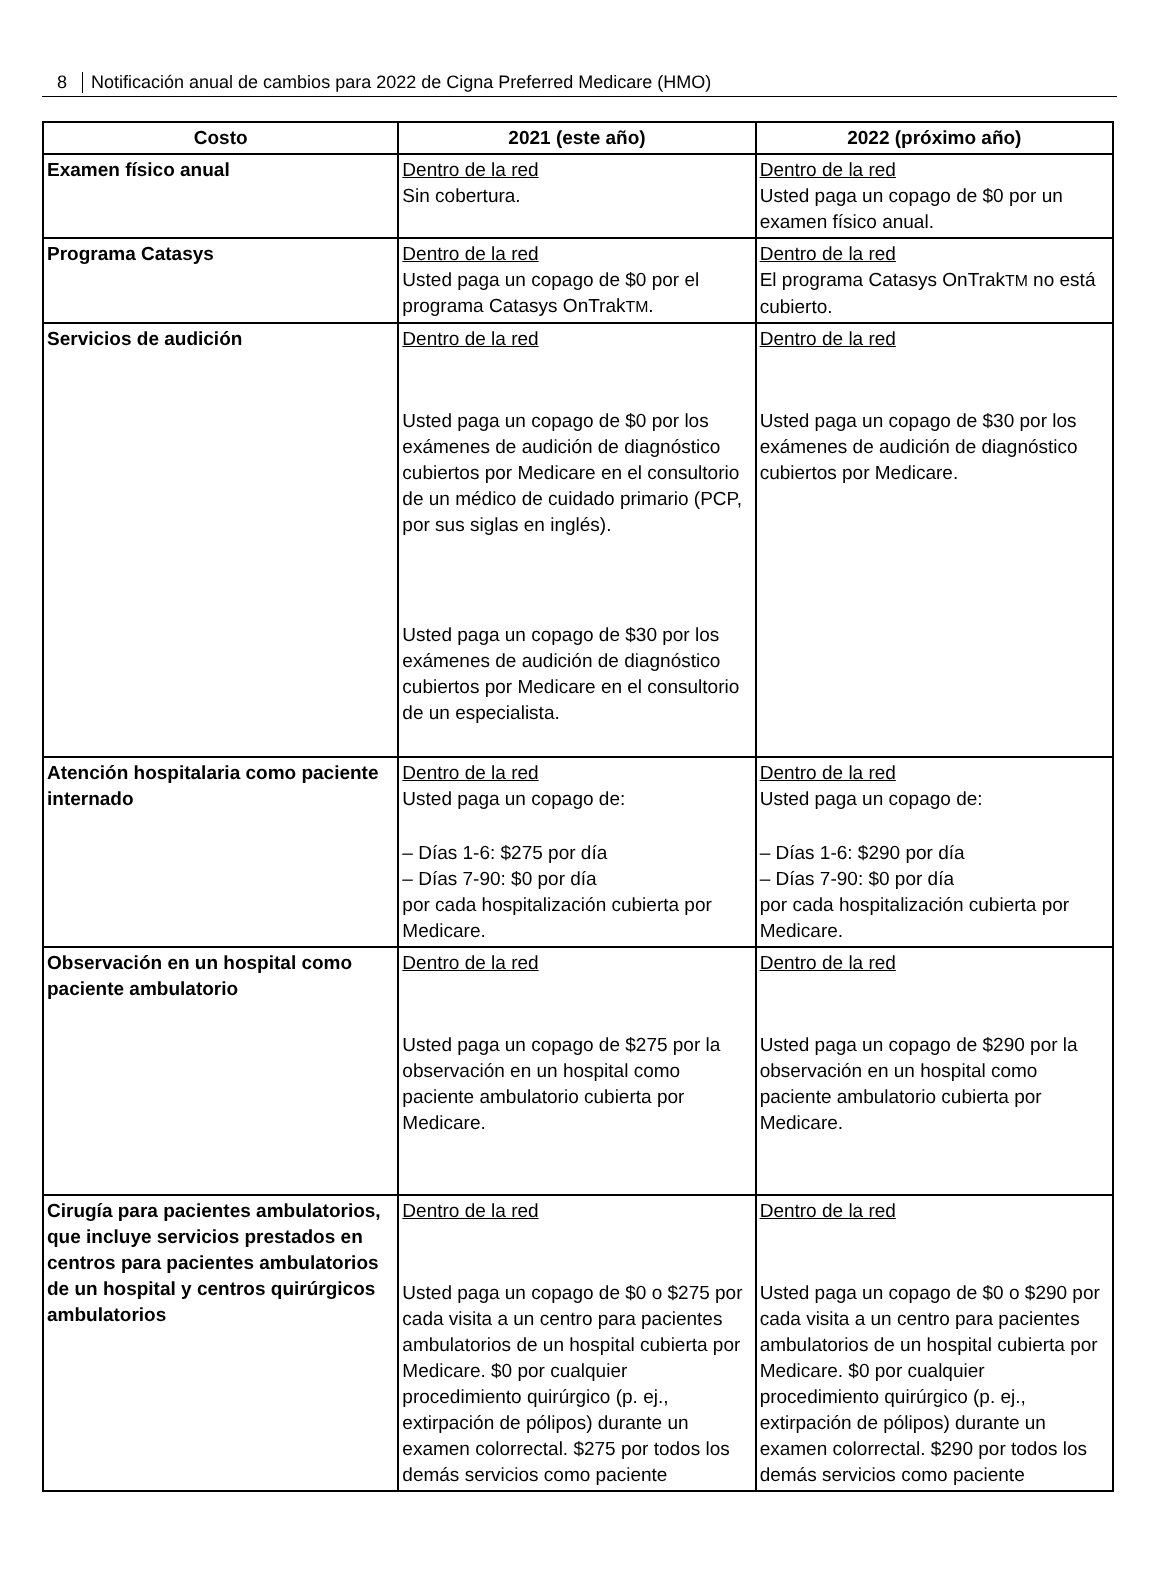8 Notificación anual de cambios para 2022 de Cigna Preferred Medicare (HMO)
| Costo | 2021 (este año) | 2022 (próximo año) |
| --- | --- | --- |
| Examen físico anual | Dentro de la red Sin cobertura. | Dentro de la red Usted paga un copago de $0 por un examen físico anual. |
| Programa Catasys | Dentro de la red Usted paga un copago de $0 por el programa Catasys OnTrak TM . | Dentro de la red El programa Catasys OnTrak TM no está cubierto. |
| Servicios de audición | Dentro de la red Usted paga un copago de $0 por los exámenes de audición de diagnóstico cubiertos por Medicare en el consultorio de un médico de cuidado primario (PCP, por sus siglas en inglés). Usted paga un copago de $30 por los exámenes de audición de diagnóstico cubiertos por Medicare en el consultorio de un especialista. | Dentro de la red Usted paga un copago de $30 por los exámenes de audición de diagnóstico cubiertos por Medicare. |
| Atención hospitalaria como paciente internado | Dentro de la red Usted paga un copago de: – Días 1-6: $275 por día – Días 7-90: $0 por día por cada hospitalización cubierta por Medicare. | Dentro de la red Usted paga un copago de: – Días 1-6: $290 por día – Días 7-90: $0 por día por cada hospitalización cubierta por Medicare. |
| Observación en un hospital como paciente ambulatorio | Dentro de la red Usted paga un copago de $275 por la observación en un hospital como paciente ambulatorio cubierta por Medicare. | Dentro de la red Usted paga un copago de $290 por la observación en un hospital como paciente ambulatorio cubierta por Medicare. |
| Cirugía para pacientes ambulatorios, que incluye servicios prestados en centros para pacientes ambulatorios de un hospital y centros quirúrgicos ambulatorios | Dentro de la red Usted paga un copago de $0 o $275 por cada visita a un centro para pacientes ambulatorios de un hospital cubierta por Medicare. $0 por cualquier procedimiento quirúrgico (p. ej., extirpación de pólipos) durante un examen colorrectal. $275 por todos los demás servicios como paciente | Dentro de la red Usted paga un copago de $0 o $290 por cada visita a un centro para pacientes ambulatorios de un hospital cubierta por Medicare. $0 por cualquier procedimiento quirúrgico (p. ej., extirpación de pólipos) durante un examen colorrectal. $290 por todos los demás servicios como paciente |